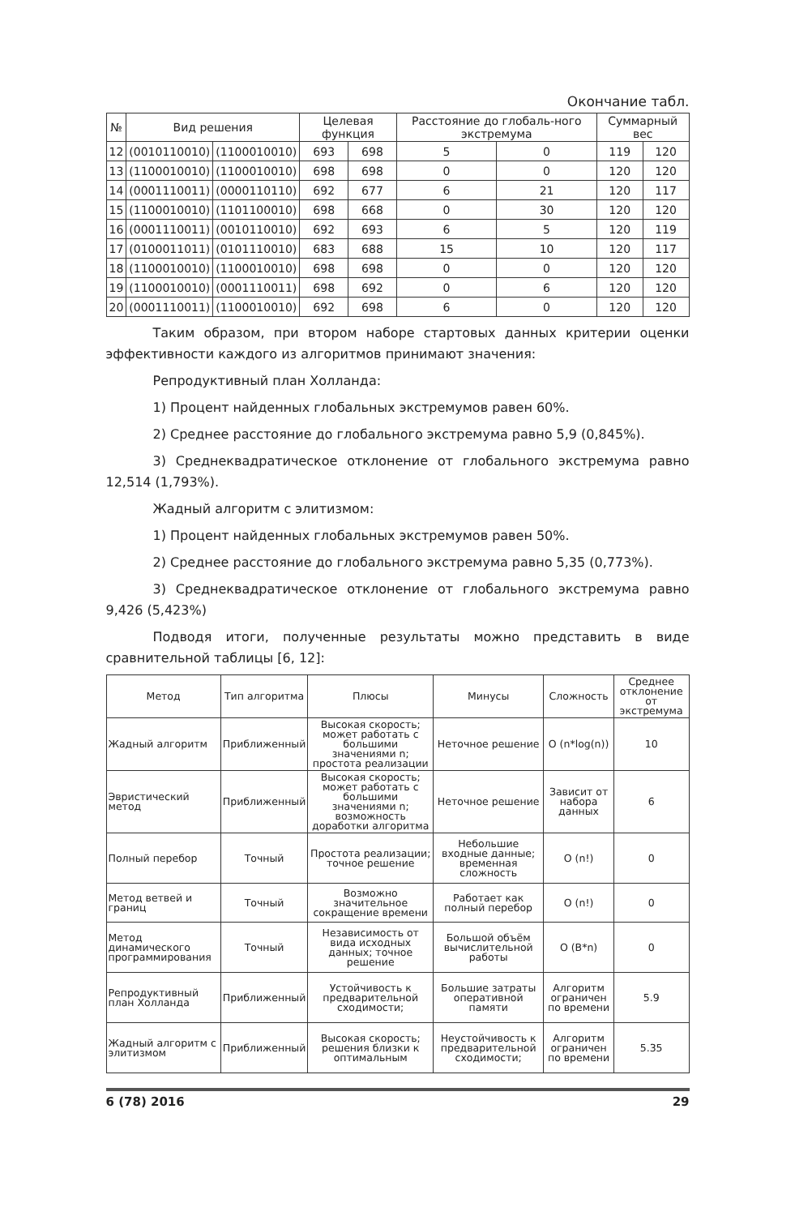Окончание табл.
| № | Вид решения | | Целевая функция | | Расстояние до глобаль-ного экстремума | | Суммарный вес | |
| --- | --- | --- | --- | --- | --- | --- | --- | --- |
| 12 | (0010110010) | (1100010010) | 693 | 698 | 5 | 0 | 119 | 120 |
| 13 | (1100010010) | (1100010010) | 698 | 698 | 0 | 0 | 120 | 120 |
| 14 | (0001110011) | (0000110110) | 692 | 677 | 6 | 21 | 120 | 117 |
| 15 | (1100010010) | (1101100010) | 698 | 668 | 0 | 30 | 120 | 120 |
| 16 | (0001110011) | (0010110010) | 692 | 693 | 6 | 5 | 120 | 119 |
| 17 | (0100011011) | (0101110010) | 683 | 688 | 15 | 10 | 120 | 117 |
| 18 | (1100010010) | (1100010010) | 698 | 698 | 0 | 0 | 120 | 120 |
| 19 | (1100010010) | (0001110011) | 698 | 692 | 0 | 6 | 120 | 120 |
| 20 | (0001110011) | (1100010010) | 692 | 698 | 6 | 0 | 120 | 120 |
Таким образом, при втором наборе стартовых данных критерии оценки эффективности каждого из алгоритмов принимают значения:
Репродуктивный план Холланда:
1) Процент найденных глобальных экстремумов равен 60%.
2) Среднее расстояние до глобального экстремума равно 5,9 (0,845%).
3) Среднеквадратическое отклонение от глобального экстремума равно 12,514 (1,793%).
Жадный алгоритм с элитизмом:
1) Процент найденных глобальных экстремумов равен 50%.
2) Среднее расстояние до глобального экстремума равно 5,35 (0,773%).
3) Среднеквадратическое отклонение от глобального экстремума равно 9,426 (5,423%)
Подводя итоги, полученные результаты можно представить в виде сравнительной таблицы [6, 12]:
| Метод | Тип алгоритма | Плюсы | Минусы | Сложность | Среднее отклонение от экстремума |
| --- | --- | --- | --- | --- | --- |
| Жадный алгоритм | Приближенный | Высокая скорость; может работать с большими значениями n; простота реализации | Неточное решение | O (n*log(n)) | 10 |
| Эвристический метод | Приближенный | Высокая скорость; может работать с большими значениями n; возможность доработки алгоритма | Неточное решение | Зависит от набора данных | 6 |
| Полный перебор | Точный | Простота реализации; точное решение | Небольшие входные данные; временная сложность | O (n!) | 0 |
| Метод ветвей и границ | Точный | Возможно значительное сокращение времени | Работает как полный перебор | O (n!) | 0 |
| Метод динамического программирования | Точный | Независимость от вида исходных данных; точное решение | Большой объём вычислительной работы | O (B*n) | 0 |
| Репродуктивный план Холланда | Приближенный | Устойчивость к предварительной сходимости; | Большие затраты оперативной памяти | Алгоритм ограничен по времени | 5.9 |
| Жадный алгоритм с элитизмом | Приближенный | Высокая скорость; решения близки к оптимальным | Неустойчивость к предварительной сходимости; | Алгоритм ограничен по времени | 5.35 |
6 (78) 2016 29